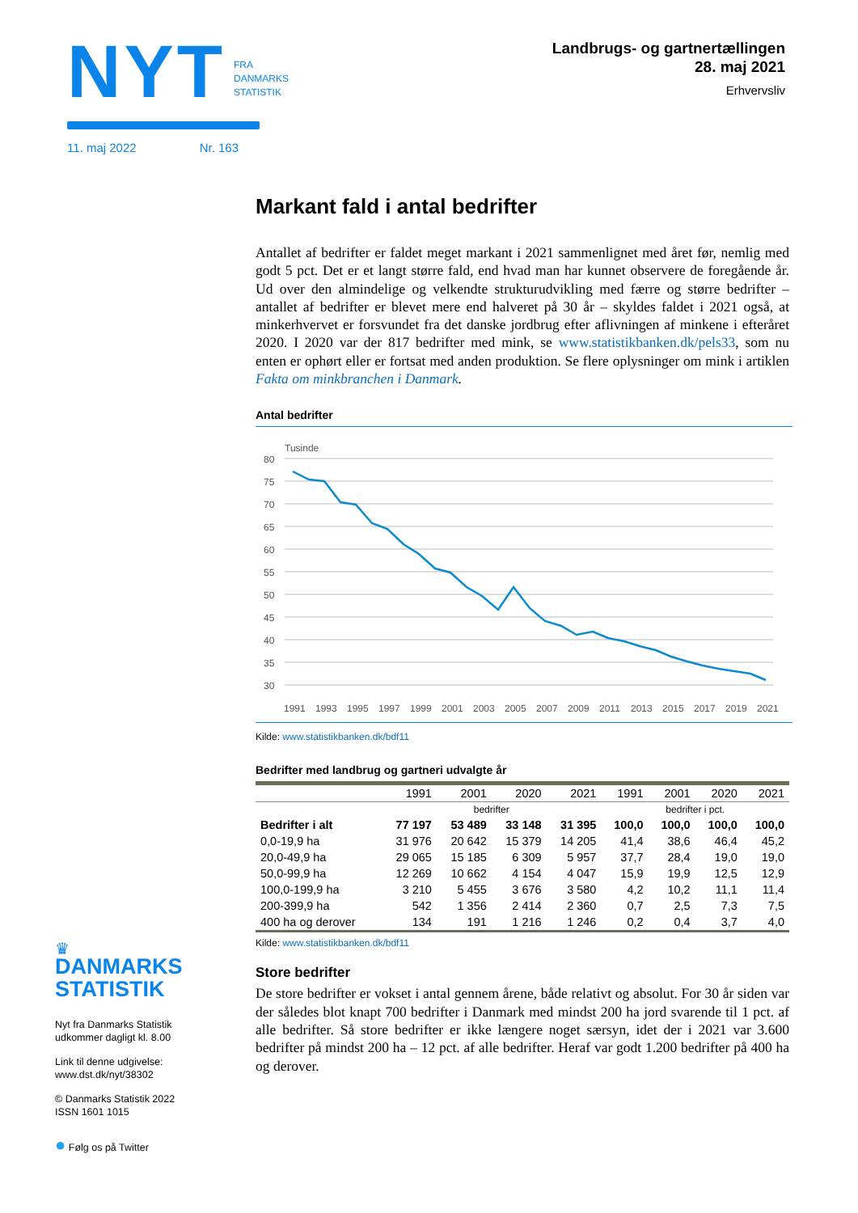NYT
FRA
DANMARKS
STATISTIK
11. maj 2022 Nr. 163
Landbrugs- og gartnertællingen
28. maj 2021
Erhvervsliv
Markant fald i antal bedrifter
Antallet af bedrifter er faldet meget markant i 2021 sammenlignet med året før, nemlig med godt 5 pct. Det er et langt større fald, end hvad man har kunnet observere de foregående år. Ud over den almindelige og velkendte strukturudvikling med færre og større bedrifter – antallet af bedrifter er blevet mere end halveret på 30 år – skyldes faldet i 2021 også, at minkerhvervet er forsvundet fra det danske jordbrug efter aflivningen af minkene i efteråret 2020. I 2020 var der 817 bedrifter med mink, se www.statistikbanken.dk/pels33, som nu enten er ophørt eller er fortsat med anden produktion. Se flere oplysninger om mink i artiklen Fakta om minkbranchen i Danmark.
Antal bedrifter
Tusinde
80
75
70
65
60
55
50
45
40
35
30
1991
1993
1995
1997
1999
2001
2003
2005
2007
2009
2011
2013
2015
2017
2019
2021
Kilde: www.statistikbanken.dk/bdf11
Bedrifter med landbrug og gartneri udvalgte år
| | 1991 | 2001 | 2020 | 2021 | 1991 | 2001 | 2020 | 2021 |
| --- | --- | --- | --- | --- | --- | --- | --- | --- |
| | bedrifter | | | | bedrifter i pct. | | | |
| Bedrifter i alt | 77 197 | 53 489 | 33 148 | 31 395 | 100,0 | 100,0 | 100,0 | 100,0 |
| 0,0-19,9 ha | 31 976 | 20 642 | 15 379 | 14 205 | 41,4 | 38,6 | 46,4 | 45,2 |
| 20,0-49,9 ha | 29 065 | 15 185 | 6 309 | 5 957 | 37,7 | 28,4 | 19,0 | 19,0 |
| 50,0-99,9 ha | 12 269 | 10 662 | 4 154 | 4 047 | 15,9 | 19,9 | 12,5 | 12,9 |
| 100,0-199,9 ha | 3 210 | 5 455 | 3 676 | 3 580 | 4,2 | 10,2 | 11,1 | 11,4 |
| 200-399,9 ha | 542 | 1 356 | 2 414 | 2 360 | 0,7 | 2,5 | 7,3 | 7,5 |
| 400 ha og derover | 134 | 191 | 1 216 | 1 246 | 0,2 | 0,4 | 3,7 | 4,0 |
Kilde: www.statistikbanken.dk/bdf11
Store bedrifter
De store bedrifter er vokset i antal gennem årene, både relativt og absolut. For 30 år siden var der således blot knapt 700 bedrifter i Danmark med mindst 200 ha jord svarende til 1 pct. af alle bedrifter. Så store bedrifter er ikke længere noget særsyn, idet der i 2021 var 3.600 bedrifter på mindst 200 ha – 12 pct. af alle bedrifter. Heraf var godt 1.200 bedrifter på 400 ha og derover.
♛
DANMARKS
STATISTIK
Nyt fra Danmarks Statistik
udkommer dagligt kl. 8.00
Link til denne udgivelse:
www.dst.dk/nyt/38302
© Danmarks Statistik 2022
ISSN 1601 1015
● Følg os på Twitter